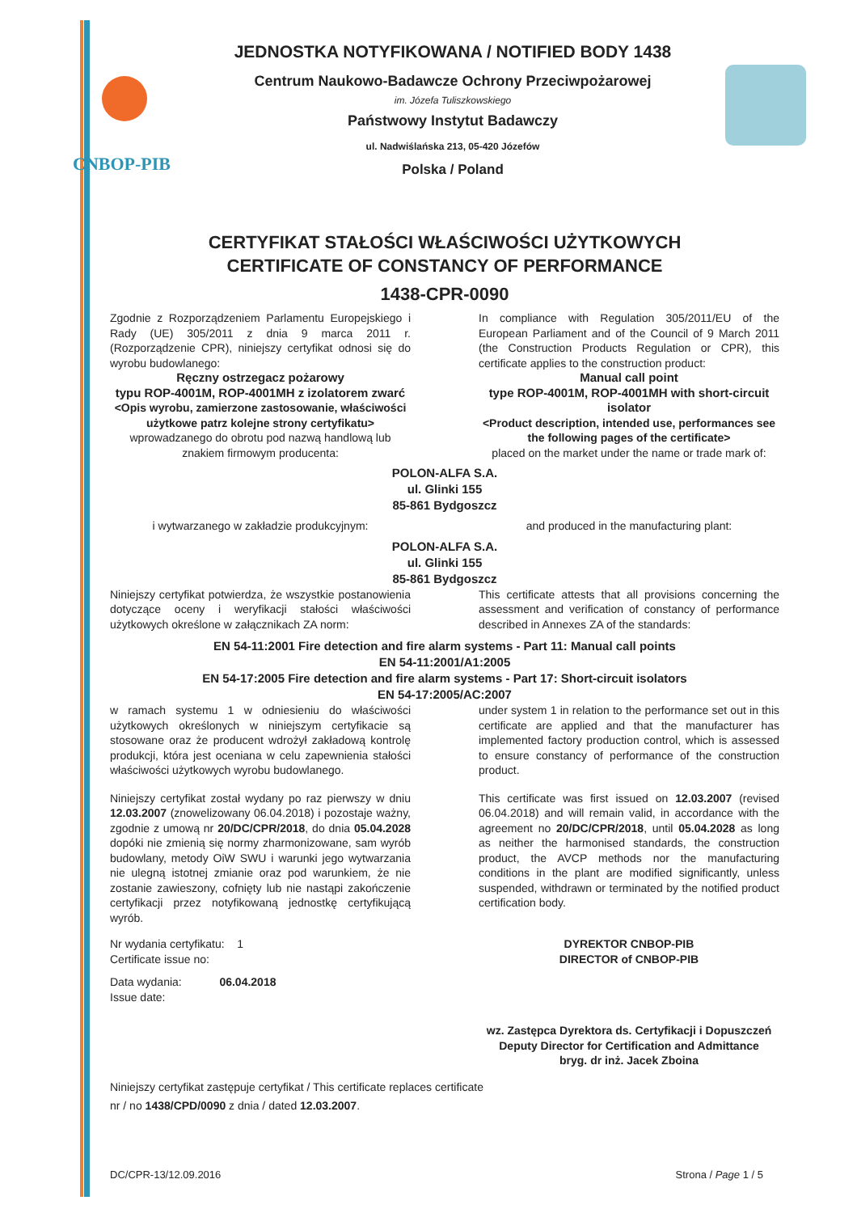CNBOP-PIB
JEDNOSTKA NOTYFIKOWANA / NOTIFIED BODY 1438
Centrum Naukowo-Badawcze Ochrony Przeciwpożarowej
im. Józefa Tuliszkowskiego
Państwowy Instytut Badawczy
ul. Nadwiślańska 213, 05-420 Józefów
Polska / Poland
CERTYFIKAT STAŁOŚCI WŁAŚCIWOŚCI UŻYTKOWYCH
CERTIFICATE OF CONSTANCY OF PERFORMANCE
1438-CPR-0090
Zgodnie z Rozporządzeniem Parlamentu Europejskiego i Rady (UE) 305/2011 z dnia 9 marca 2011 r. (Rozporządzenie CPR), niniejszy certyfikat odnosi się do wyrobu budowlanego:
In compliance with Regulation 305/2011/EU of the European Parliament and of the Council of 9 March 2011 (the Construction Products Regulation or CPR), this certificate applies to the construction product:
Ręczny ostrzegacz pożarowy
typu ROP-4001M, ROP-4001MH z izolatorem zwarć
<Opis wyrobu, zamierzone zastosowanie, właściwości użytkowe patrz kolejne strony certyfikatu>
wprowadzanego do obrotu pod nazwą handlową lub znakiem firmowym producenta:
Manual call point
type ROP-4001M, ROP-4001MH with short-circuit isolator
<Product description, intended use, performances see the following pages of the certificate>
placed on the market under the name or trade mark of:
POLON-ALFA S.A.
ul. Glinki 155
85-861 Bydgoszcz
i wytwarzanego w zakładzie produkcyjnym: and produced in the manufacturing plant:
POLON-ALFA S.A.
ul. Glinki 155
85-861 Bydgoszcz
Niniejszy certyfikat potwierdza, że wszystkie postanowienia dotyczące oceny i weryfikacji stałości właściwości użytkowych określone w załącznikach ZA norm:
This certificate attests that all provisions concerning the assessment and verification of constancy of performance described in Annexes ZA of the standards:
EN 54-11:2001 Fire detection and fire alarm systems - Part 11: Manual call points
EN 54-11:2001/A1:2005
EN 54-17:2005 Fire detection and fire alarm systems - Part 17: Short-circuit isolators
EN 54-17:2005/AC:2007
w ramach systemu 1 w odniesieniu do właściwości użytkowych określonych w niniejszym certyfikacie są stosowane oraz że producent wdrożył zakładową kontrolę produkcji, która jest oceniana w celu zapewnienia stałości właściwości użytkowych wyrobu budowlanego.
under system 1 in relation to the performance set out in this certificate are applied and that the manufacturer has implemented factory production control, which is assessed to ensure constancy of performance of the construction product.
Niniejszy certyfikat został wydany po raz pierwszy w dniu 12.03.2007 (znowelizowany 06.04.2018) i pozostaje ważny, zgodnie z umową nr 20/DC/CPR/2018, do dnia 05.04.2028 dopóki nie zmienią się normy zharmonizowane, sam wyrób budowlany, metody OiW SWU i warunki jego wytwarzania nie ulegną istotnej zmianie oraz pod warunkiem, że nie zostanie zawieszony, cofnięty lub nie nastąpi zakończenie certyfikacji przez notyfikowaną jednostkę certyfikującą wyrób.
This certificate was first issued on 12.03.2007 (revised 06.04.2018) and will remain valid, in accordance with the agreement no 20/DC/CPR/2018, until 05.04.2028 as long as neither the harmonised standards, the construction product, the AVCP methods nor the manufacturing conditions in the plant are modified significantly, unless suspended, withdrawn or terminated by the notified product certification body.
Nr wydania certyfikatu: 1
Certificate issue no:
Data wydania: 06.04.2018
Issue date:
DYREKTOR CNBOP-PIB
DIRECTOR of CNBOP-PIB
wz. Zastępca Dyrektora ds. Certyfikacji i Dopuszczeń
Deputy Director for Certification and Admittance
bryg. dr inż. Jacek Zboina
Niniejszy certyfikat zastępuje certyfikat / This certificate replaces certificate
nr / no 1438/CPD/0090 z dnia / dated 12.03.2007.
DC/CPR-13/12.09.2016 Strona / Page 1 / 5